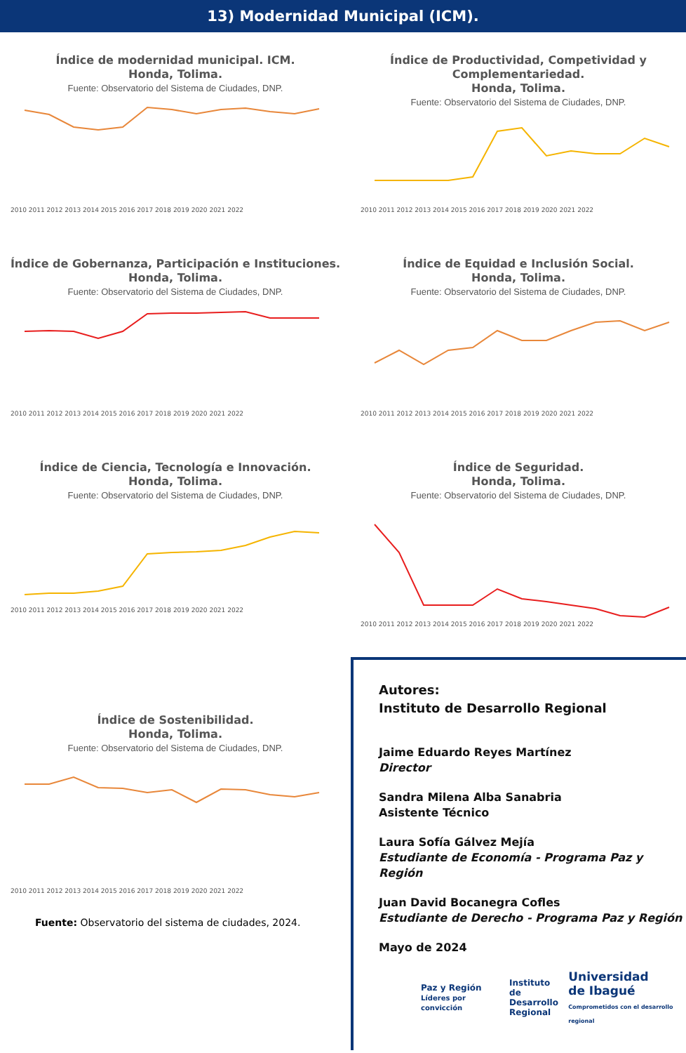13) Modernidad Municipal (ICM).
Índice de modernidad municipal. ICM.
Honda, Tolima.
Fuente: Observatorio del Sistema de Ciudades, DNP.
2010 2011 2012 2013 2014 2015 2016 2017 2018 2019 2020 2021 2022
Índice de Productividad, Competividad y Complementariedad.
Honda, Tolima.
Fuente: Observatorio del Sistema de Ciudades, DNP.
2010 2011 2012 2013 2014 2015 2016 2017 2018 2019 2020 2021 2022
Índice de Gobernanza, Participación e Instituciones.
Honda, Tolima.
Fuente: Observatorio del Sistema de Ciudades, DNP.
2010 2011 2012 2013 2014 2015 2016 2017 2018 2019 2020 2021 2022
Índice de Equidad e Inclusión Social.
Honda, Tolima.
Fuente: Observatorio del Sistema de Ciudades, DNP.
2010 2011 2012 2013 2014 2015 2016 2017 2018 2019 2020 2021 2022
Índice de Ciencia, Tecnología e Innovación.
Honda, Tolima.
Fuente: Observatorio del Sistema de Ciudades, DNP.
2010 2011 2012 2013 2014 2015 2016 2017 2018 2019 2020 2021 2022
Índice de Seguridad.
Honda, Tolima.
Fuente: Observatorio del Sistema de Ciudades, DNP.
2010 2011 2012 2013 2014 2015 2016 2017 2018 2019 2020 2021 2022
Índice de Sostenibilidad.
Honda, Tolima.
Fuente: Observatorio del Sistema de Ciudades, DNP.
2010 2011 2012 2013 2014 2015 2016 2017 2018 2019 2020 2021 2022
Fuente: Observatorio del sistema de ciudades, 2024.
Autores:
Instituto de Desarrollo Regional
Jaime Eduardo Reyes Martínez
Director
Sandra Milena Alba Sanabria
Asistente Técnico
Laura Sofía Gálvez Mejía
Estudiante de Economía - Programa Paz y Región
Juan David Bocanegra Cofles
Estudiante de Derecho - Programa Paz y Región
Mayo de 2024
Paz y Región
Líderes por convicción Instituto de
Desarrollo
Regional Universidad
de Ibagué
Comprometidos con el desarrollo regional